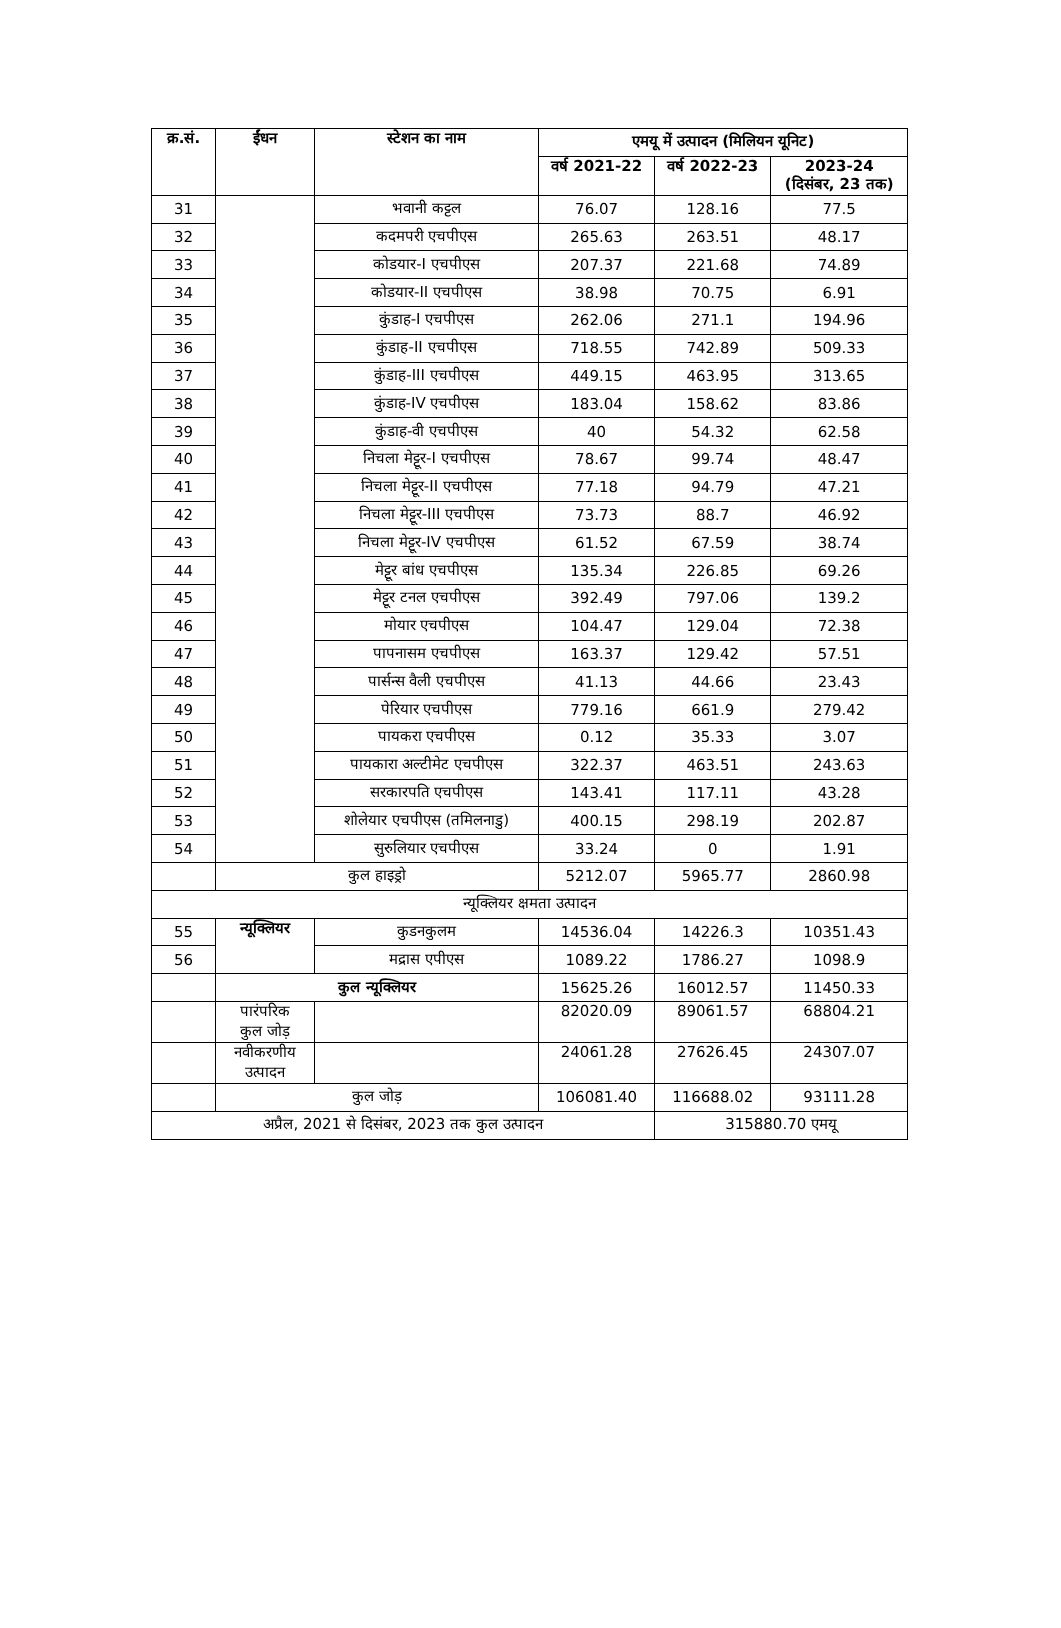| क्र.सं. | ईंधन | स्टेशन का नाम | एमयू में उत्पादन (मिलियन यूनिट) | | |
| --- | --- | --- | --- | --- | --- |
| | | | वर्ष 2021-22 | वर्ष 2022-23 | 2023-24 (दिसंबर, 23 तक) |
| 31 | | भवानी कट्टल | 76.07 | 128.16 | 77.5 |
| 32 | | कदमपरी एचपीएस | 265.63 | 263.51 | 48.17 |
| 33 | | कोडयार-I एचपीएस | 207.37 | 221.68 | 74.89 |
| 34 | | कोडयार-II एचपीएस | 38.98 | 70.75 | 6.91 |
| 35 | | कुंडाह-I एचपीएस | 262.06 | 271.1 | 194.96 |
| 36 | | कुंडाह-II एचपीएस | 718.55 | 742.89 | 509.33 |
| 37 | | कुंडाह-III एचपीएस | 449.15 | 463.95 | 313.65 |
| 38 | | कुंडाह-IV एचपीएस | 183.04 | 158.62 | 83.86 |
| 39 | | कुंडाह-वी एचपीएस | 40 | 54.32 | 62.58 |
| 40 | | निचला मेट्टूर-I एचपीएस | 78.67 | 99.74 | 48.47 |
| 41 | | निचला मेट्टूर-II एचपीएस | 77.18 | 94.79 | 47.21 |
| 42 | | निचला मेट्टूर-III एचपीएस | 73.73 | 88.7 | 46.92 |
| 43 | | निचला मेट्टूर-IV एचपीएस | 61.52 | 67.59 | 38.74 |
| 44 | | मेट्टूर बांध एचपीएस | 135.34 | 226.85 | 69.26 |
| 45 | | मेट्टूर टनल एचपीएस | 392.49 | 797.06 | 139.2 |
| 46 | | मोयार एचपीएस | 104.47 | 129.04 | 72.38 |
| 47 | | पापनासम एचपीएस | 163.37 | 129.42 | 57.51 |
| 48 | | पार्सन्स वैली एचपीएस | 41.13 | 44.66 | 23.43 |
| 49 | | पेरियार एचपीएस | 779.16 | 661.9 | 279.42 |
| 50 | | पायकरा एचपीएस | 0.12 | 35.33 | 3.07 |
| 51 | | पायकारा अल्टीमेट एचपीएस | 322.37 | 463.51 | 243.63 |
| 52 | | सरकारपति एचपीएस | 143.41 | 117.11 | 43.28 |
| 53 | | शोलेयार एचपीएस (तमिलनाडु) | 400.15 | 298.19 | 202.87 |
| 54 | | सुरुलियार एचपीएस | 33.24 | 0 | 1.91 |
| | कुल हाइड्रो | | 5212.07 | 5965.77 | 2860.98 |
| न्यूक्लियर क्षमता उत्पादन | | | | | |
| 55 | न्यूक्लियर | कुडनकुलम | 14536.04 | 14226.3 | 10351.43 |
| 56 | | मद्रास एपीएस | 1089.22 | 1786.27 | 1098.9 |
| | कुल न्यूक्लियर | | 15625.26 | 16012.57 | 11450.33 |
| | पारंपरिक कुल जोड़ | | 82020.09 | 89061.57 | 68804.21 |
| | नवीकरणीय उत्पादन | | 24061.28 | 27626.45 | 24307.07 |
| | कुल जोड़ | | 106081.40 | 116688.02 | 93111.28 |
| अप्रैल, 2021 से दिसंबर, 2023 तक कुल उत्पादन | | | | 315880.70 एमयू | |